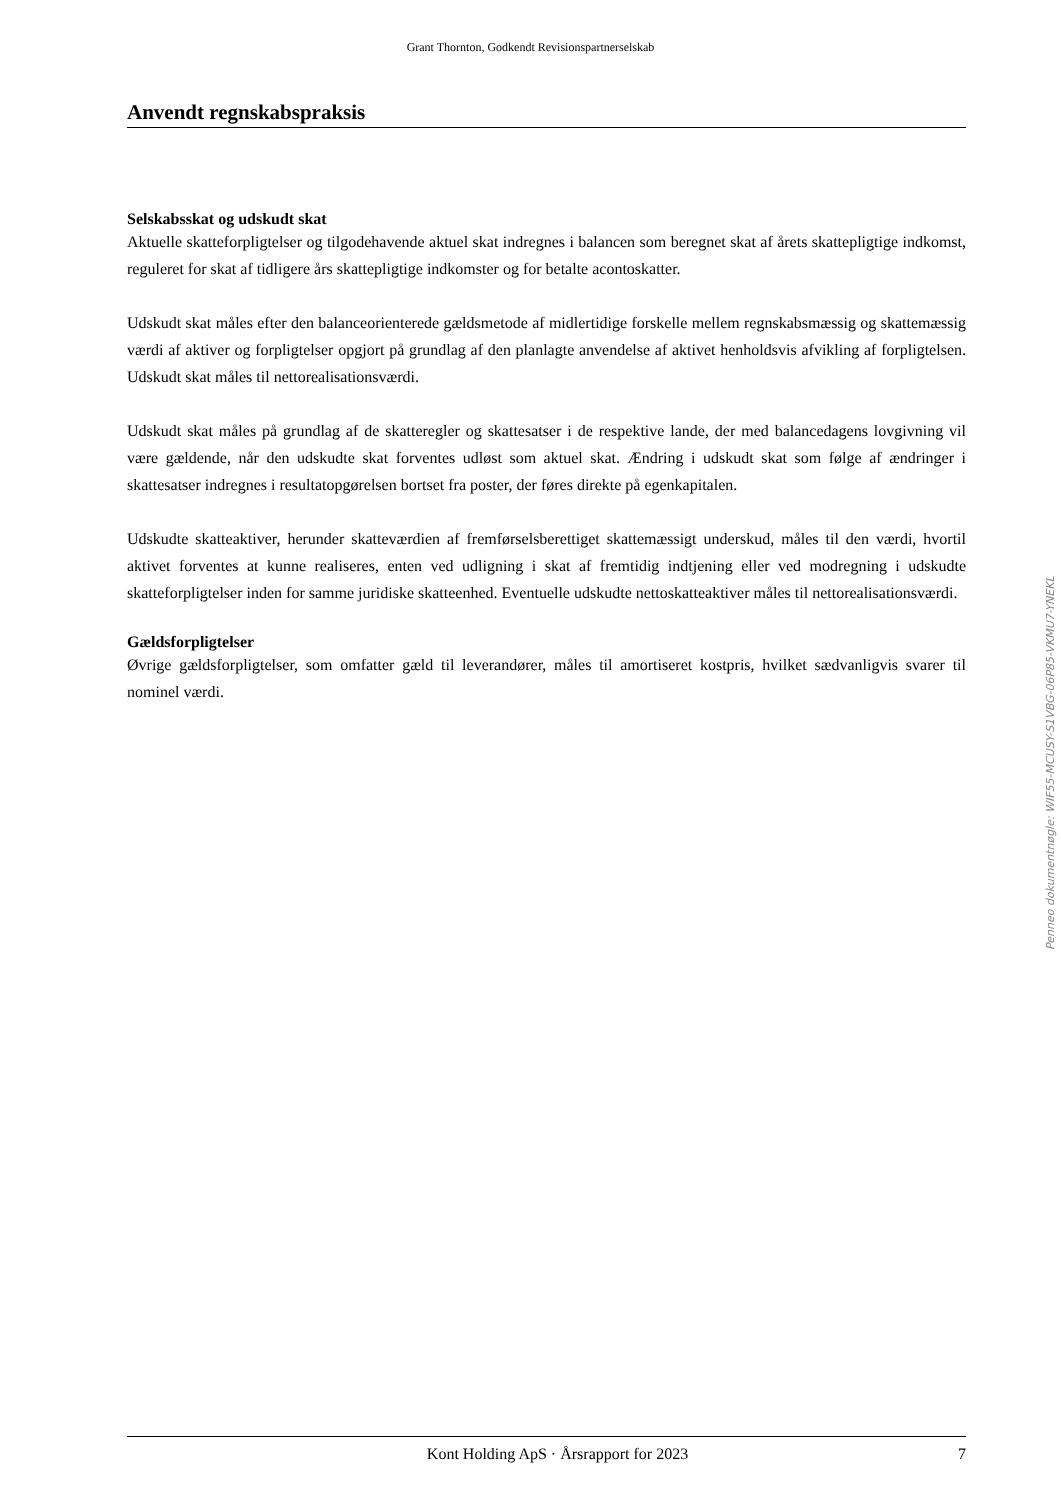Grant Thornton, Godkendt Revisionspartnerselskab
Anvendt regnskabspraksis
Selskabsskat og udskudt skat
Aktuelle skatteforpligtelser og tilgodehavende aktuel skat indregnes i balancen som beregnet skat af årets skattepligtige indkomst, reguleret for skat af tidligere års skattepligtige indkomster og for betalte aconto­skatter.
Udskudt skat måles efter den balanceorienterede gældsmetode af midlertidige forskelle mellem regn­skabsmæssig og skattemæssig værdi af aktiver og forpligtelser opgjort på grundlag af den planlagte an­vendelse af aktivet henholdsvis afvikling af forpligtelsen. Udskudt skat måles til nettorealisationsværdi.
Udskudt skat måles på grundlag af de skatteregler og skattesatser i de respektive lande, der med balance­dagens lovgivning vil være gældende, når den udskudte skat forventes udløst som aktuel skat. Ændring i udskudt skat som følge af ændringer i skattesatser indregnes i resultatopgørelsen bortset fra poster, der føres direkte på egenkapitalen.
Udskudte skatteaktiver, herunder skatteværdien af fremførselsberettiget skattemæssigt underskud, måles til den værdi, hvortil aktivet forventes at kunne realiseres, enten ved udligning i skat af fremtidig indtje­ning eller ved modregning i udskudte skatteforpligtelser inden for samme juridiske skatteenhed. Eventu­elle udskudte nettoskatteaktiver måles til nettorealisationsværdi.
Gældsforpligtelser
Øvrige gældsforpligtelser, som omfatter gæld til leverandører, måles til amortiseret kostpris, hvilket sæd­vanligvis svarer til nominel værdi.
Penneo dokumentnøgle: WIF55-MCUSY-S1VBG-06P85-VKMU7-YNEKL
Kont Holding ApS · Årsrapport for 2023 7